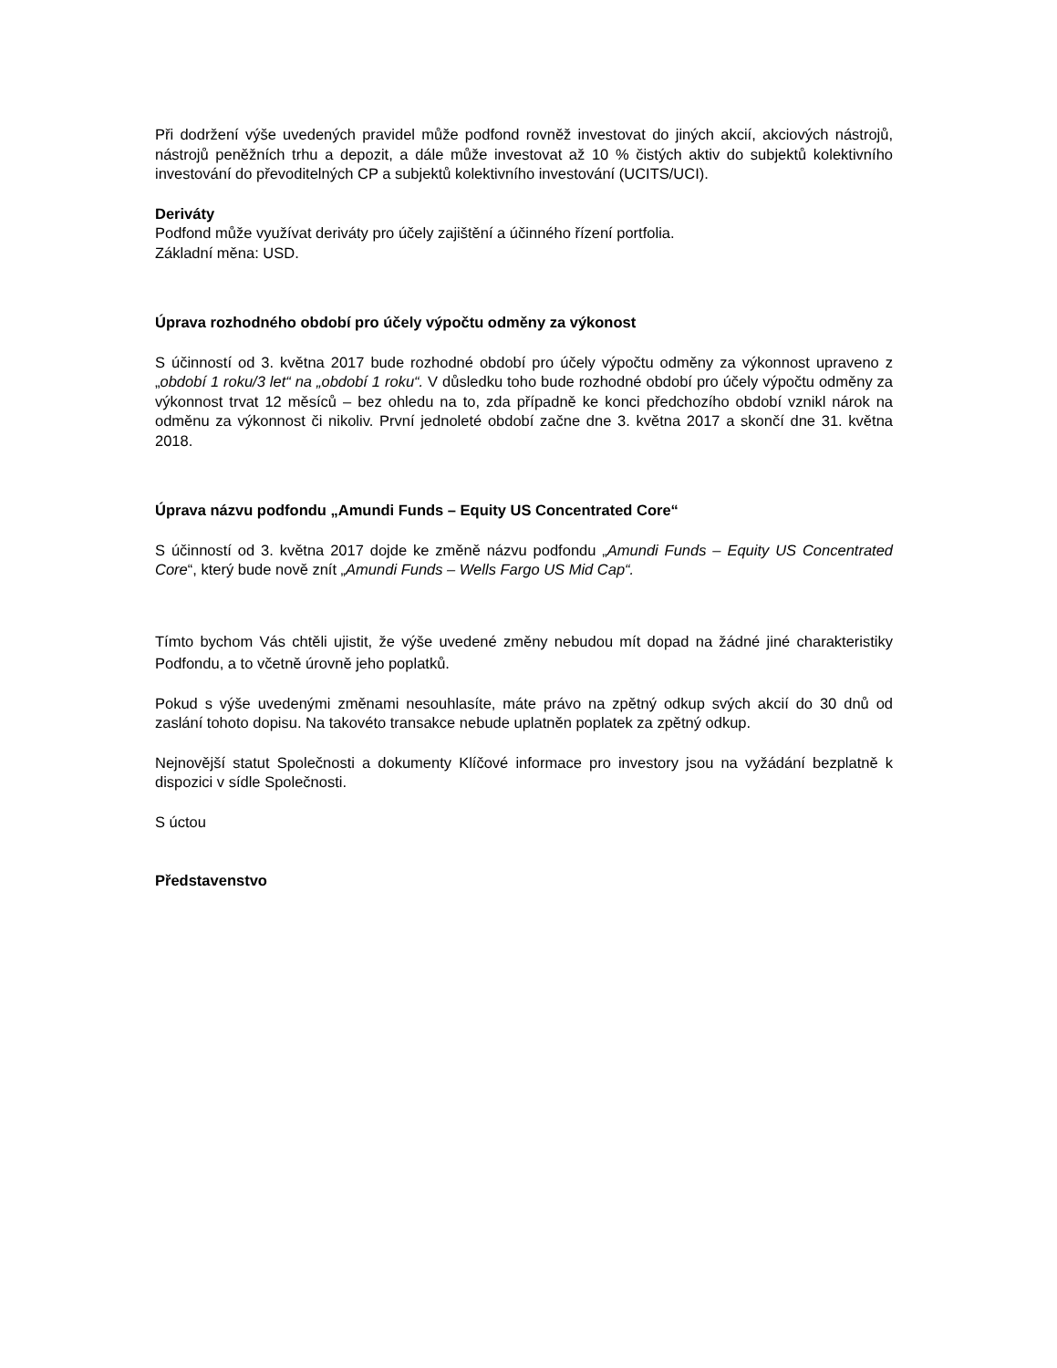Při dodržení výše uvedených pravidel může podfond rovněž investovat do jiných akcií, akciových nástrojů, nástrojů peněžních trhu a depozit, a dále může investovat až 10 % čistých aktiv do subjektů kolektivního investování do převoditelných CP a subjektů kolektivního investování (UCITS/UCI).
Deriváty
Podfond může využívat deriváty pro účely zajištění a účinného řízení portfolia.
Základní měna: USD.
Úprava rozhodného období pro účely výpočtu odměny za výkonost
S účinností od 3. května 2017 bude rozhodné období pro účely výpočtu odměny za výkonnost upraveno z „období 1 roku/3 let“ na „období 1 roku“. V důsledku toho bude rozhodné období pro účely výpočtu odměny za výkonnost trvat 12 měsíců – bez ohledu na to, zda případně ke konci předchozího období vznikl nárok na odměnu za výkonnost či nikoliv. První jednoleté období začne dne 3. května 2017 a skončí dne 31. května 2018.
Úprava názvu podfondu „Amundi Funds – Equity US Concentrated Core“
S účinností od 3. května 2017 dojde ke změně názvu podfondu „Amundi Funds – Equity US Concentrated Core“, který bude nově znít „Amundi Funds – Wells Fargo US Mid Cap“.
Tímto bychom Vás chtěli ujistit, že výše uvedené změny nebudou mít dopad na žádné jiné charakteristiky Podfondu, a to včetně úrovně jeho poplatků.
Pokud s výše uvedenými změnami nesouhlasíte, máte právo na zpětný odkup svých akcií do 30 dnů od zaslání tohoto dopisu. Na takovéto transakce nebude uplatněn poplatek za zpětný odkup.
Nejnovější statut Společnosti a dokumenty Klíčové informace pro investory jsou na vyžádání bezplatně k dispozici v sídle Společnosti.
S úctou
Představenstvo